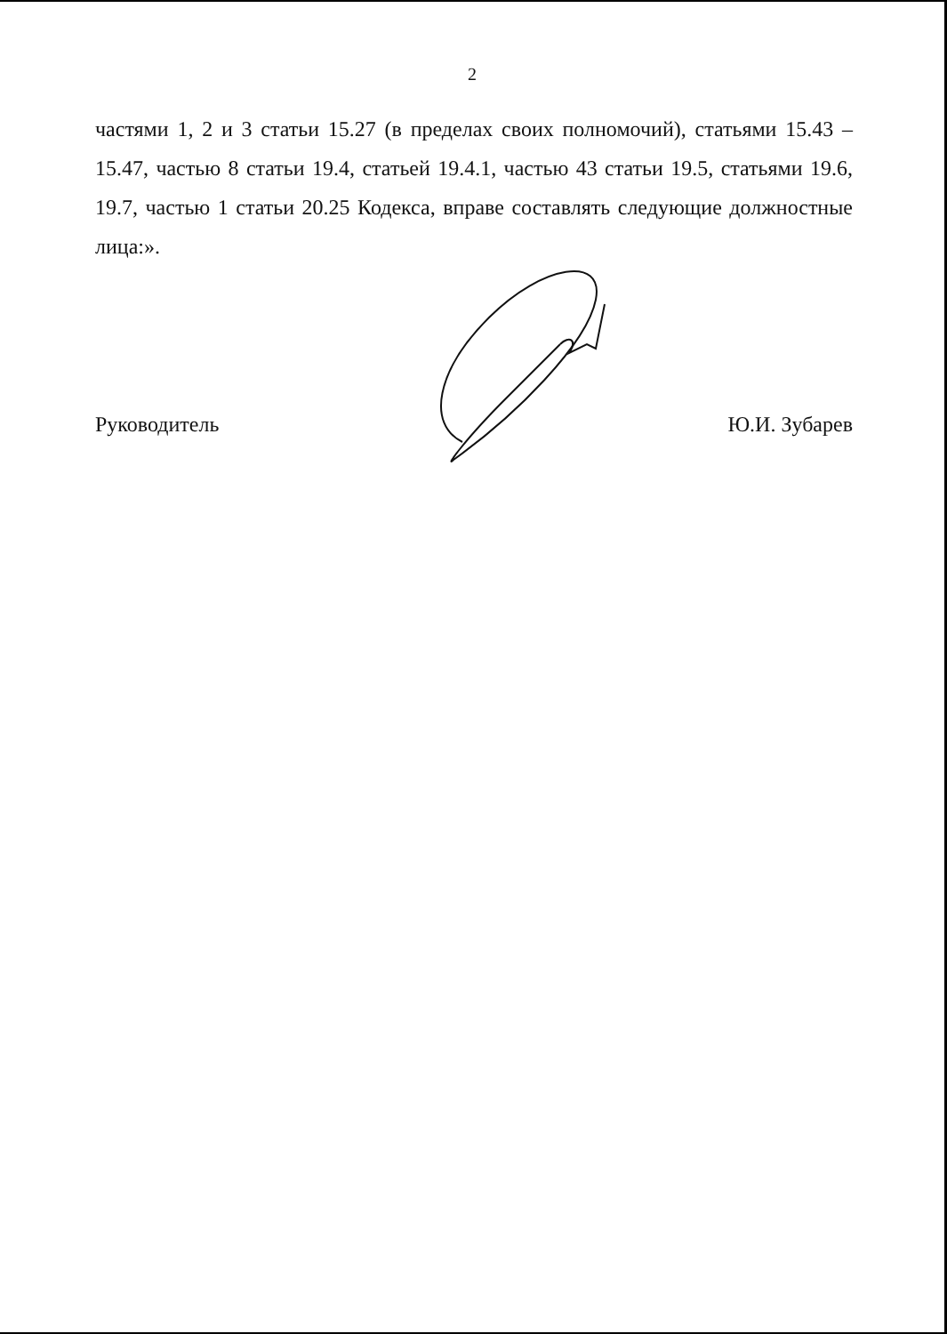2
частями 1, 2 и 3 статьи 15.27 (в пределах своих полномочий), статьями 15.43 – 15.47, частью 8 статьи 19.4, статьей 19.4.1, частью 43 статьи 19.5, статьями 19.6, 19.7, частью 1 статьи 20.25 Кодекса, вправе составлять следующие должностные лица:».
Руководитель Ю.И. Зубарев